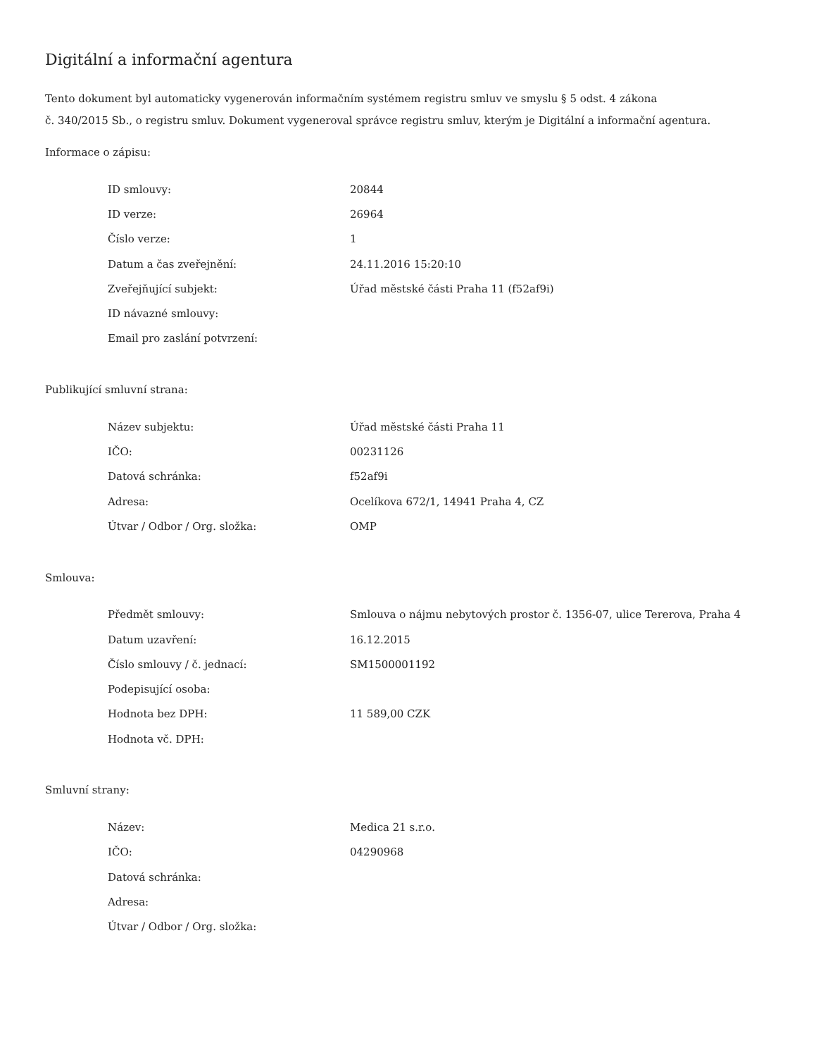Digitální a informační agentura
Tento dokument byl automaticky vygenerován informačním systémem registru smluv ve smyslu § 5 odst. 4 zákona
č. 340/2015 Sb., o registru smluv. Dokument vygeneroval správce registru smluv, kterým je Digitální a informační agentura.
Informace o zápisu:
| ID smlouvy: | 20844 |
| ID verze: | 26964 |
| Číslo verze: | 1 |
| Datum a čas zveřejnění: | 24.11.2016 15:20:10 |
| Zveřejňující subjekt: | Úřad městské části Praha 11 (f52af9i) |
| ID návazné smlouvy: | |
| Email pro zaslání potvrzení: | |
Publikující smluvní strana:
| Název subjektu: | Úřad městské části Praha 11 |
| IČO: | 00231126 |
| Datová schránka: | f52af9i |
| Adresa: | Ocelíkova 672/1, 14941 Praha 4, CZ |
| Útvar / Odbor / Org. složka: | OMP |
Smlouva:
| Předmět smlouvy: | Smlouva o nájmu nebytových prostor č. 1356-07, ulice Tererova, Praha 4 |
| Datum uzavření: | 16.12.2015 |
| Číslo smlouvy / č. jednací: | SM1500001192 |
| Podepisující osoba: | |
| Hodnota bez DPH: | 11 589,00 CZK |
| Hodnota vč. DPH: | |
Smluvní strany:
| Název: | Medica 21 s.r.o. |
| IČO: | 04290968 |
| Datová schránka: | |
| Adresa: | |
| Útvar / Odbor / Org. složka: | |